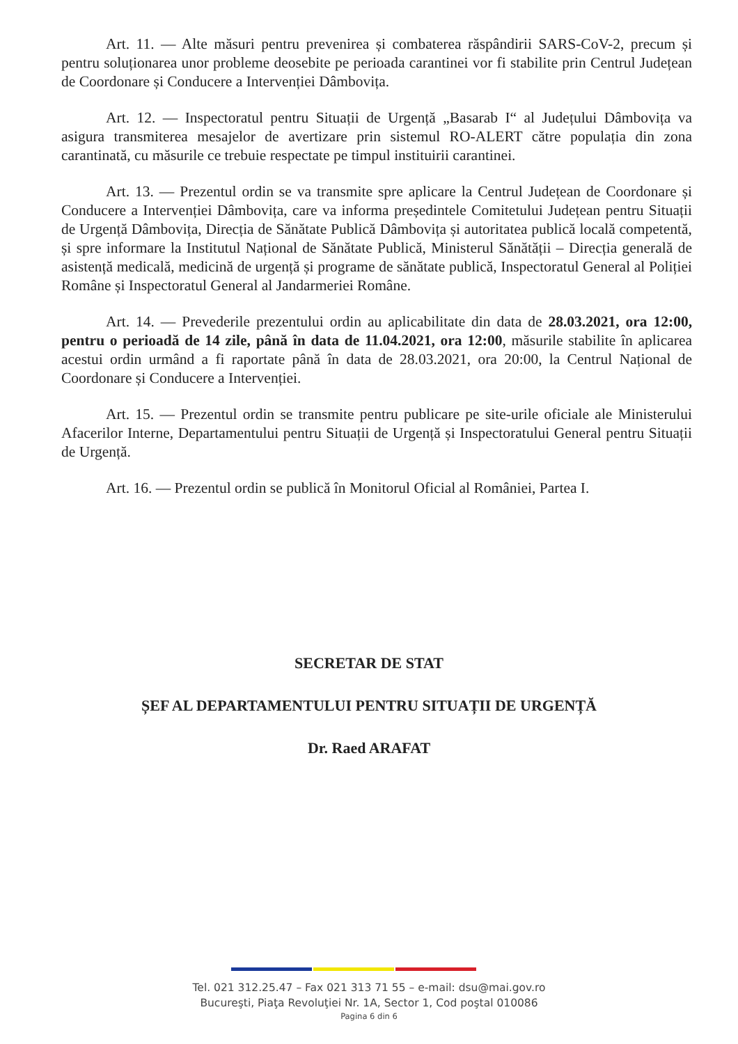Art. 11. — Alte măsuri pentru prevenirea și combaterea răspândirii SARS-CoV-2, precum și pentru soluționarea unor probleme deosebite pe perioada carantinei vor fi stabilite prin Centrul Județean de Coordonare și Conducere a Intervenției Dâmbovița.
Art. 12. — Inspectoratul pentru Situații de Urgență „Basarab I“ al Județului Dâmbovița va asigura transmiterea mesajelor de avertizare prin sistemul RO-ALERT către populația din zona carantinată, cu măsurile ce trebuie respectate pe timpul instituirii carantinei.
Art. 13. — Prezentul ordin se va transmite spre aplicare la Centrul Județean de Coordonare și Conducere a Intervenției Dâmbovița, care va informa președintele Comitetului Județean pentru Situații de Urgență Dâmbovița, Direcția de Sănătate Publică Dâmbovița și autoritatea publică locală competentă, și spre informare la Institutul Național de Sănătate Publică, Ministerul Sănătății – Direcția generală de asistență medicală, medicină de urgență și programe de sănătate publică, Inspectoratul General al Poliției Române și Inspectoratul General al Jandarmeriei Române.
Art. 14. — Prevederile prezentului ordin au aplicabilitate din data de 28.03.2021, ora 12:00, pentru o perioadă de 14 zile, până în data de 11.04.2021, ora 12:00, măsurile stabilite în aplicarea acestui ordin urmând a fi raportate până în data de 28.03.2021, ora 20:00, la Centrul Național de Coordonare și Conducere a Intervenției.
Art. 15. — Prezentul ordin se transmite pentru publicare pe site-urile oficiale ale Ministerului Afacerilor Interne, Departamentului pentru Situații de Urgență și Inspectoratului General pentru Situații de Urgență.
Art. 16. — Prezentul ordin se publică în Monitorul Oficial al României, Partea I.
SECRETAR DE STAT
ȘEF AL DEPARTAMENTULUI PENTRU SITUAȚII DE URGENȚĂ
Dr. Raed ARAFAT
Tel. 021 312.25.47 – Fax 021 313 71 55 – e-mail: dsu@mai.gov.ro
Bucureşti, Piaţa Revoluţiei Nr. 1A, Sector 1, Cod poştal 010086
Pagina 6 din 6